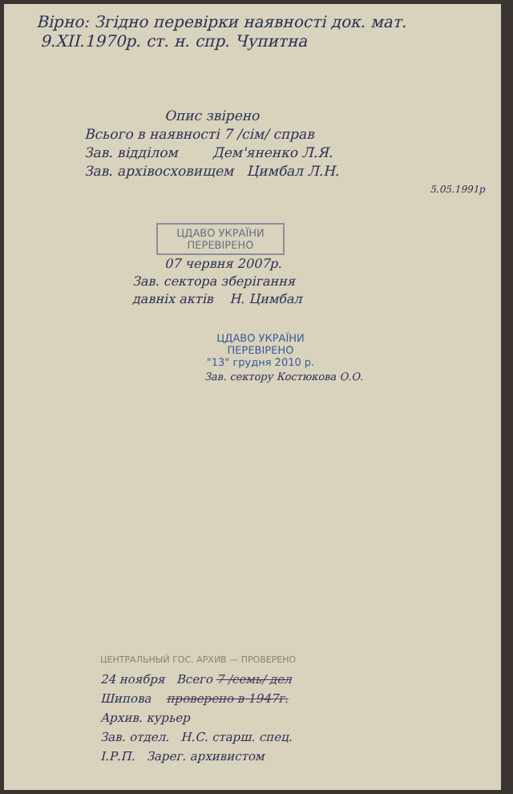Вірно: Згідно перевірки наявності док. мат.
9.XII.1970р. ст. н. спр. Чупитна
Опис звірено
Всього в наявності 7 /сім/ справ
Зав. відділом Дем'яненко Л.Я.
Зав. архівосховищем Цимбал Л.Н.
5.05.1991р
ЦДАВО УКРАЇНИ
ПЕРЕВІРЕНО
07 червня 2007р.
Зав. сектора зберігання
давніх актів Н. Цимбал
ЦДАВО УКРАЇНИ
ПЕРЕВІРЕНО
"13" грудня 2010 р.
Зав. сектору Костюкова О.О.
ЦЕНТРАЛЬНЫЙ ГОС. АРХИВ — ПРОВЕРЕНО
24 ноября Всего 7 /семь/ дел
Шипова проверено в 1947г.
Архив. курьер
Зав. отдел. Н.С. старш. спец.
І.Р.П. Зарег. архивистом